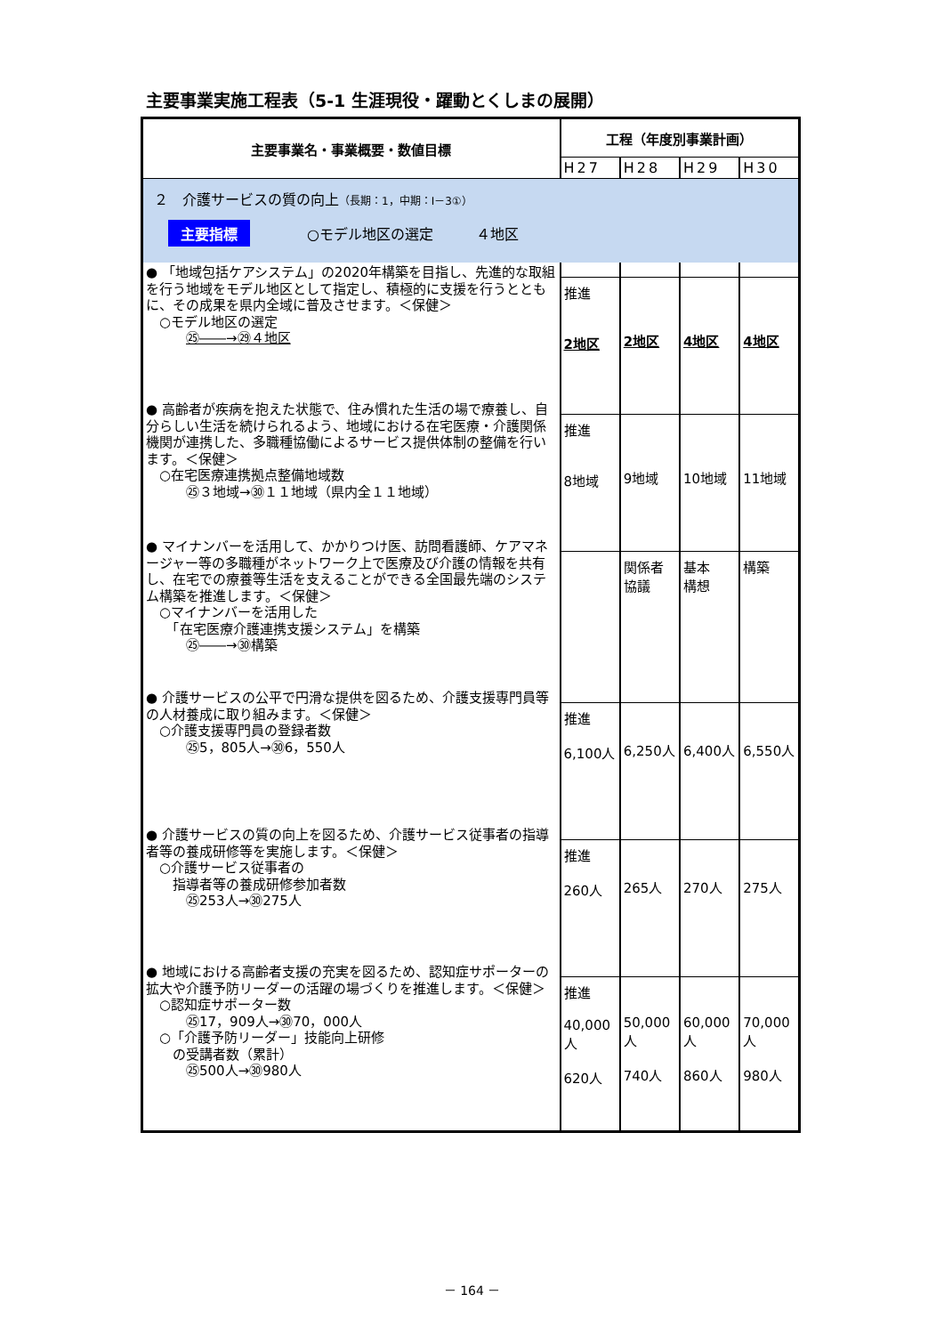主要事業実施工程表（5-1 生涯現役・躍動とくしまの展開）
| 主要事業名・事業概要・数値目標 | 工程（年度別事業計画） | | | |
| --- | --- | --- | --- | --- |
| | H27 | H28 | H29 | H30 |
| ２ 介護サービスの質の向上 （長期：1，中期：Ⅰ－3①） 主要指標 ○モデル地区の選定 ４地区 | | | | |
| ● 「地域包括ケアシステム」の2020年構築を目指し、先進的な取組を行う地域をモデル地区として指定し、積極的に支援を行うとともに、その成果を県内全域に普及させます。＜保健＞ ○モデル地区の選定 ㉕――→㉙４地区 | 推進 2地区 | 2地区 | 4地区 | 4地区 |
| ● 高齢者が疾病を抱えた状態で、住み慣れた生活の場で療養し、自分らしい生活を続けられるよう、地域における在宅医療・介護関係機関が連携した、多職種協働によるサービス提供体制の整備を行います。＜保健＞ ○在宅医療連携拠点整備地域数 ㉕３地域→㉚１１地域（県内全１１地域） | 推進 8地域 | 9地域 | 10地域 | 11地域 |
| ● マイナンバーを活用して、かかりつけ医、訪問看護師、ケアマネージャー等の多職種がネットワーク上で医療及び介護の情報を共有し、在宅での療養等生活を支えることができる全国最先端のシステム構築を推進します。＜保健＞ ○マイナンバーを活用した 「在宅医療介護連携支援システム」を構築 ㉕――→㉚構築 | | 関係者 協議 | 基本 構想 | 構築 |
| ● 介護サービスの公平で円滑な提供を図るため、介護支援専門員等の人材養成に取り組みます。＜保健＞ ○介護支援専門員の登録者数 ㉕5，805人→㉚6，550人 | 推進 6,100人 | 6,250人 | 6,400人 | 6,550人 |
| ● 介護サービスの質の向上を図るため、介護サービス従事者の指導者等の養成研修等を実施します。＜保健＞ ○介護サービス従事者の 指導者等の養成研修参加者数 ㉕253人→㉚275人 | 推進 260人 | 265人 | 270人 | 275人 |
| ● 地域における高齢者支援の充実を図るため、認知症サポーターの拡大や介護予防リーダーの活躍の場づくりを推進します。＜保健＞ ○認知症サポーター数 ㉕17，909人→㉚70，000人 ○「介護予防リーダー」技能向上研修 の受講者数（累計） ㉕500人→㉚980人 | 推進 40,000 人 620人 | 50,000 人 740人 | 60,000 人 860人 | 70,000 人 980人 |
－ 164 －